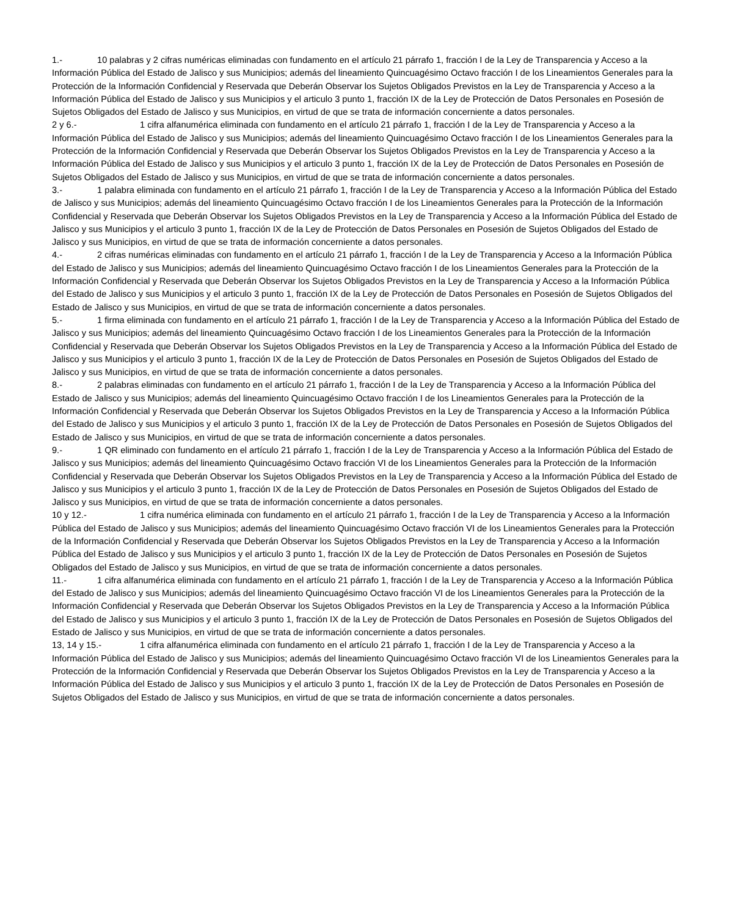1.- 10 palabras y 2 cifras numéricas eliminadas con fundamento en el artículo 21 párrafo 1, fracción I de la Ley de Transparencia y Acceso a la Información Pública del Estado de Jalisco y sus Municipios; además del lineamiento Quincuagésimo Octavo fracción I de los Lineamientos Generales para la Protección de la Información Confidencial y Reservada que Deberán Observar los Sujetos Obligados Previstos en la Ley de Transparencia y Acceso a la Información Pública del Estado de Jalisco y sus Municipios y el articulo 3 punto 1, fracción IX de la Ley de Protección de Datos Personales en Posesión de Sujetos Obligados del Estado de Jalisco y sus Municipios, en virtud de que se trata de información concerniente a datos personales.
2 y 6.- 1 cifra alfanumérica eliminada con fundamento en el artículo 21 párrafo 1, fracción I de la Ley de Transparencia y Acceso a la Información Pública del Estado de Jalisco y sus Municipios; además del lineamiento Quincuagésimo Octavo fracción I de los Lineamientos Generales para la Protección de la Información Confidencial y Reservada que Deberán Observar los Sujetos Obligados Previstos en la Ley de Transparencia y Acceso a la Información Pública del Estado de Jalisco y sus Municipios y el articulo 3 punto 1, fracción IX de la Ley de Protección de Datos Personales en Posesión de Sujetos Obligados del Estado de Jalisco y sus Municipios, en virtud de que se trata de información concerniente a datos personales.
3.- 1 palabra eliminada con fundamento en el artículo 21 párrafo 1, fracción I de la Ley de Transparencia y Acceso a la Información Pública del Estado de Jalisco y sus Municipios; además del lineamiento Quincuagésimo Octavo fracción I de los Lineamientos Generales para la Protección de la Información Confidencial y Reservada que Deberán Observar los Sujetos Obligados Previstos en la Ley de Transparencia y Acceso a la Información Pública del Estado de Jalisco y sus Municipios y el articulo 3 punto 1, fracción IX de la Ley de Protección de Datos Personales en Posesión de Sujetos Obligados del Estado de Jalisco y sus Municipios, en virtud de que se trata de información concerniente a datos personales.
4.- 2 cifras numéricas eliminadas con fundamento en el artículo 21 párrafo 1, fracción I de la Ley de Transparencia y Acceso a la Información Pública del Estado de Jalisco y sus Municipios; además del lineamiento Quincuagésimo Octavo fracción I de los Lineamientos Generales para la Protección de la Información Confidencial y Reservada que Deberán Observar los Sujetos Obligados Previstos en la Ley de Transparencia y Acceso a la Información Pública del Estado de Jalisco y sus Municipios y el articulo 3 punto 1, fracción IX de la Ley de Protección de Datos Personales en Posesión de Sujetos Obligados del Estado de Jalisco y sus Municipios, en virtud de que se trata de información concerniente a datos personales.
5.- 1 firma eliminada con fundamento en el artículo 21 párrafo 1, fracción I de la Ley de Transparencia y Acceso a la Información Pública del Estado de Jalisco y sus Municipios; además del lineamiento Quincuagésimo Octavo fracción I de los Lineamientos Generales para la Protección de la Información Confidencial y Reservada que Deberán Observar los Sujetos Obligados Previstos en la Ley de Transparencia y Acceso a la Información Pública del Estado de Jalisco y sus Municipios y el articulo 3 punto 1, fracción IX de la Ley de Protección de Datos Personales en Posesión de Sujetos Obligados del Estado de Jalisco y sus Municipios, en virtud de que se trata de información concerniente a datos personales.
8.- 2 palabras eliminadas con fundamento en el artículo 21 párrafo 1, fracción I de la Ley de Transparencia y Acceso a la Información Pública del Estado de Jalisco y sus Municipios; además del lineamiento Quincuagésimo Octavo fracción I de los Lineamientos Generales para la Protección de la Información Confidencial y Reservada que Deberán Observar los Sujetos Obligados Previstos en la Ley de Transparencia y Acceso a la Información Pública del Estado de Jalisco y sus Municipios y el articulo 3 punto 1, fracción IX de la Ley de Protección de Datos Personales en Posesión de Sujetos Obligados del Estado de Jalisco y sus Municipios, en virtud de que se trata de información concerniente a datos personales.
9.- 1 QR eliminado con fundamento en el artículo 21 párrafo 1, fracción I de la Ley de Transparencia y Acceso a la Información Pública del Estado de Jalisco y sus Municipios; además del lineamiento Quincuagésimo Octavo fracción VI de los Lineamientos Generales para la Protección de la Información Confidencial y Reservada que Deberán Observar los Sujetos Obligados Previstos en la Ley de Transparencia y Acceso a la Información Pública del Estado de Jalisco y sus Municipios y el articulo 3 punto 1, fracción IX de la Ley de Protección de Datos Personales en Posesión de Sujetos Obligados del Estado de Jalisco y sus Municipios, en virtud de que se trata de información concerniente a datos personales.
10 y 12.- 1 cifra numérica eliminada con fundamento en el artículo 21 párrafo 1, fracción I de la Ley de Transparencia y Acceso a la Información Pública del Estado de Jalisco y sus Municipios; además del lineamiento Quincuagésimo Octavo fracción VI de los Lineamientos Generales para la Protección de la Información Confidencial y Reservada que Deberán Observar los Sujetos Obligados Previstos en la Ley de Transparencia y Acceso a la Información Pública del Estado de Jalisco y sus Municipios y el articulo 3 punto 1, fracción IX de la Ley de Protección de Datos Personales en Posesión de Sujetos Obligados del Estado de Jalisco y sus Municipios, en virtud de que se trata de información concerniente a datos personales.
11.- 1 cifra alfanumérica eliminada con fundamento en el artículo 21 párrafo 1, fracción I de la Ley de Transparencia y Acceso a la Información Pública del Estado de Jalisco y sus Municipios; además del lineamiento Quincuagésimo Octavo fracción VI de los Lineamientos Generales para la Protección de la Información Confidencial y Reservada que Deberán Observar los Sujetos Obligados Previstos en la Ley de Transparencia y Acceso a la Información Pública del Estado de Jalisco y sus Municipios y el articulo 3 punto 1, fracción IX de la Ley de Protección de Datos Personales en Posesión de Sujetos Obligados del Estado de Jalisco y sus Municipios, en virtud de que se trata de información concerniente a datos personales.
13, 14 y 15.- 1 cifra alfanumérica eliminada con fundamento en el artículo 21 párrafo 1, fracción I de la Ley de Transparencia y Acceso a la Información Pública del Estado de Jalisco y sus Municipios; además del lineamiento Quincuagésimo Octavo fracción VI de los Lineamientos Generales para la Protección de la Información Confidencial y Reservada que Deberán Observar los Sujetos Obligados Previstos en la Ley de Transparencia y Acceso a la Información Pública del Estado de Jalisco y sus Municipios y el articulo 3 punto 1, fracción IX de la Ley de Protección de Datos Personales en Posesión de Sujetos Obligados del Estado de Jalisco y sus Municipios, en virtud de que se trata de información concerniente a datos personales.